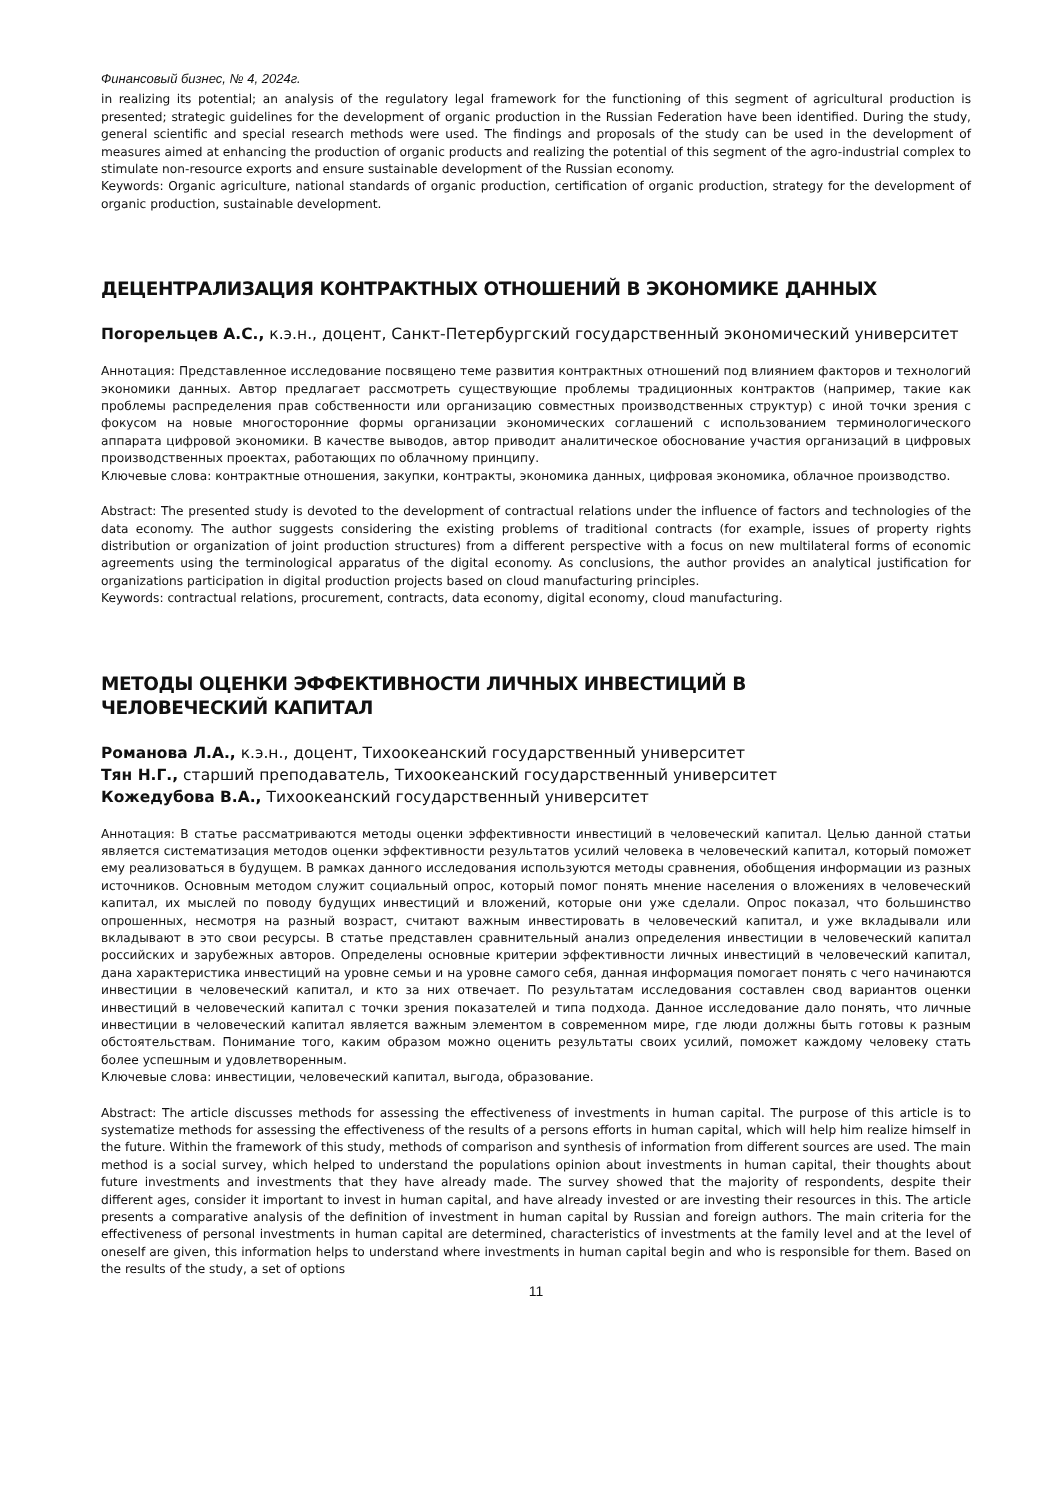Финансовый бизнес, № 4, 2024г.
in realizing its potential; an analysis of the regulatory legal framework for the functioning of this segment of agricultural production is presented; strategic guidelines for the development of organic production in the Russian Federation have been identified. During the study, general scientific and special research methods were used. The findings and proposals of the study can be used in the development of measures aimed at enhancing the production of organic products and realizing the potential of this segment of the agro-industrial complex to stimulate non-resource exports and ensure sustainable development of the Russian economy.
Keywords: Organic agriculture, national standards of organic production, certification of organic production, strategy for the development of organic production, sustainable development.
ДЕЦЕНТРАЛИЗАЦИЯ КОНТРАКТНЫХ ОТНОШЕНИЙ В ЭКОНОМИКЕ ДАННЫХ
Погорельцев А.С., к.э.н., доцент, Санкт-Петербургский государственный экономический университет
Аннотация: Представленное исследование посвящено теме развития контрактных отношений под влиянием факторов и технологий экономики данных. Автор предлагает рассмотреть существующие проблемы традиционных контрактов (например, такие как проблемы распределения прав собственности или организацию совместных производственных структур) с иной точки зрения с фокусом на новые многосторонние формы организации экономических соглашений с использованием терминологического аппарата цифровой экономики. В качестве выводов, автор приводит аналитическое обоснование участия организаций в цифровых производственных проектах, работающих по облачному принципу.
Ключевые слова: контрактные отношения, закупки, контракты, экономика данных, цифровая экономика, облачное производство.
Abstract: The presented study is devoted to the development of contractual relations under the influence of factors and technologies of the data economy. The author suggests considering the existing problems of traditional contracts (for example, issues of property rights distribution or organization of joint production structures) from a different perspective with a focus on new multilateral forms of economic agreements using the terminological apparatus of the digital economy. As conclusions, the author provides an analytical justification for organizations participation in digital production projects based on cloud manufacturing principles.
Keywords: contractual relations, procurement, contracts, data economy, digital economy, cloud manufacturing.
МЕТОДЫ ОЦЕНКИ ЭФФЕКТИВНОСТИ ЛИЧНЫХ ИНВЕСТИЦИЙ В
ЧЕЛОВЕЧЕСКИЙ КАПИТАЛ
Романова Л.А., к.э.н., доцент, Тихоокеанский государственный университет
Тян Н.Г., старший преподаватель, Тихоокеанский государственный университет
Кожедубова В.А., Тихоокеанский государственный университет
Аннотация: В статье рассматриваются методы оценки эффективности инвестиций в человеческий капитал. Целью данной статьи является систематизация методов оценки эффективности результатов усилий человека в человеческий капитал, который поможет ему реализоваться в будущем. В рамках данного исследования используются методы сравнения, обобщения информации из разных источников. Основным методом служит социальный опрос, который помог понять мнение населения о вложениях в человеческий капитал, их мыслей по поводу будущих инвестиций и вложений, которые они уже сделали. Опрос показал, что большинство опрошенных, несмотря на разный возраст, считают важным инвестировать в человеческий капитал, и уже вкладывали или вкладывают в это свои ресурсы. В статье представлен сравнительный анализ определения инвестиции в человеческий капитал российских и зарубежных авторов. Определены основные критерии эффективности личных инвестиций в человеческий капитал, дана характеристика инвестиций на уровне семьи и на уровне самого себя, данная информация помогает понять с чего начинаются инвестиции в человеческий капитал, и кто за них отвечает. По результатам исследования составлен свод вариантов оценки инвестиций в человеческий капитал с точки зрения показателей и типа подхода. Данное исследование дало понять, что личные инвестиции в человеческий капитал является важным элементом в современном мире, где люди должны быть готовы к разным обстоятельствам. Понимание того, каким образом можно оценить результаты своих усилий, поможет каждому человеку стать более успешным и удовлетворенным.
Ключевые слова: инвестиции, человеческий капитал, выгода, образование.
Abstract: The article discusses methods for assessing the effectiveness of investments in human capital. The purpose of this article is to systematize methods for assessing the effectiveness of the results of a persons efforts in human capital, which will help him realize himself in the future. Within the framework of this study, methods of comparison and synthesis of information from different sources are used. The main method is a social survey, which helped to understand the populations opinion about investments in human capital, their thoughts about future investments and investments that they have already made. The survey showed that the majority of respondents, despite their different ages, consider it important to invest in human capital, and have already invested or are investing their resources in this. The article presents a comparative analysis of the definition of investment in human capital by Russian and foreign authors. The main criteria for the effectiveness of personal investments in human capital are determined, characteristics of investments at the family level and at the level of oneself are given, this information helps to understand where investments in human capital begin and who is responsible for them. Based on the results of the study, a set of options
11